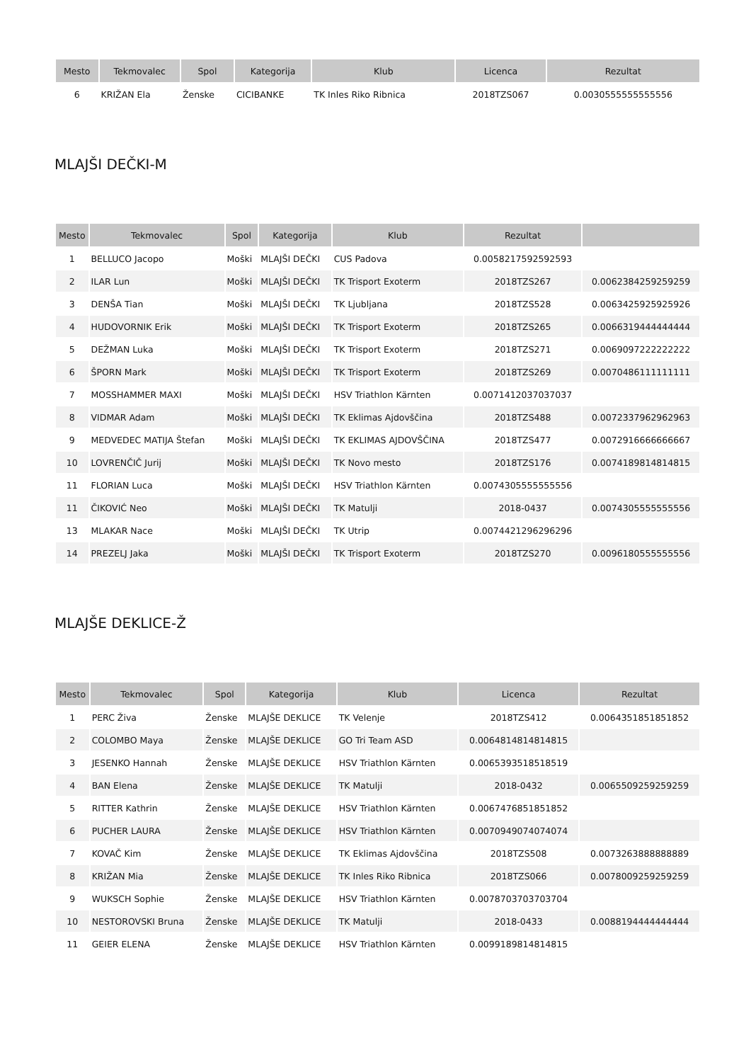| Mesto | Tekmovalec | Spol | Kategorija | Klub | Licenca | Rezultat |
| --- | --- | --- | --- | --- | --- | --- |
| 6 | KRIŽAN Ela | Ženske | CICIBANKE | TK Inles Riko Ribnica | 2018TZS067 | 0.0030555555555556 |
MLAJŠI DEČKI-M
| Mesto | Tekmovalec | Spol | Kategorija | Klub | Rezultat | |
| --- | --- | --- | --- | --- | --- | --- |
| 1 | BELLUCO Jacopo | Moški | MLAJŠI DEČKI | CUS Padova | 0.0058217592592593 | |
| 2 | ILAR Lun | Moški | MLAJŠI DEČKI | TK Trisport Exoterm | 2018TZS267 | 0.0062384259259259 |
| 3 | DENŠA Tian | Moški | MLAJŠI DEČKI | TK Ljubljana | 2018TZS528 | 0.0063425925925926 |
| 4 | HUDOVORNIK Erik | Moški | MLAJŠI DEČKI | TK Trisport Exoterm | 2018TZS265 | 0.0066319444444444 |
| 5 | DEŽMAN Luka | Moški | MLAJŠI DEČKI | TK Trisport Exoterm | 2018TZS271 | 0.0069097222222222 |
| 6 | ŠPORN Mark | Moški | MLAJŠI DEČKI | TK Trisport Exoterm | 2018TZS269 | 0.0070486111111111 |
| 7 | MOSSHAMMER MAXI | Moški | MLAJŠI DEČKI | HSV Triathlon Kärnten | 0.0071412037037037 | |
| 8 | VIDMAR Adam | Moški | MLAJŠI DEČKI | TK Eklimas Ajdovščina | 2018TZS488 | 0.0072337962962963 |
| 9 | MEDVEDEC MATIJA Štefan | Moški | MLAJŠI DEČKI | TK EKLIMAS AJDOVŠČINA | 2018TZS477 | 0.0072916666666667 |
| 10 | LOVRENČIČ Jurij | Moški | MLAJŠI DEČKI | TK Novo mesto | 2018TZS176 | 0.0074189814814815 |
| 11 | FLORIAN Luca | Moški | MLAJŠI DEČKI | HSV Triathlon Kärnten | 0.0074305555555556 | |
| 11 | ČIKOVIĆ Neo | Moški | MLAJŠI DEČKI | TK Matulji | 2018-0437 | 0.0074305555555556 |
| 13 | MLAKAR Nace | Moški | MLAJŠI DEČKI | TK Utrip | 0.0074421296296296 | |
| 14 | PREZELJ Jaka | Moški | MLAJŠI DEČKI | TK Trisport Exoterm | 2018TZS270 | 0.0096180555555556 |
MLAJŠE DEKLICE-Ž
| Mesto | Tekmovalec | Spol | Kategorija | Klub | Licenca | Rezultat |
| --- | --- | --- | --- | --- | --- | --- |
| 1 | PERC Živa | Ženske | MLAJŠE DEKLICE | TK Velenje | 2018TZS412 | 0.0064351851851852 |
| 2 | COLOMBO Maya | Ženske | MLAJŠE DEKLICE | GO Tri Team ASD | 0.0064814814814815 | |
| 3 | JESENKO Hannah | Ženske | MLAJŠE DEKLICE | HSV Triathlon Kärnten | 0.0065393518518519 | |
| 4 | BAN Elena | Ženske | MLAJŠE DEKLICE | TK Matulji | 2018-0432 | 0.0065509259259259 |
| 5 | RITTER Kathrin | Ženske | MLAJŠE DEKLICE | HSV Triathlon Kärnten | 0.0067476851851852 | |
| 6 | PUCHER LAURA | Ženske | MLAJŠE DEKLICE | HSV Triathlon Kärnten | 0.0070949074074074 | |
| 7 | KOVAČ Kim | Ženske | MLAJŠE DEKLICE | TK Eklimas Ajdovščina | 2018TZS508 | 0.0073263888888889 |
| 8 | KRIŽAN Mia | Ženske | MLAJŠE DEKLICE | TK Inles Riko Ribnica | 2018TZS066 | 0.0078009259259259 |
| 9 | WUKSCH Sophie | Ženske | MLAJŠE DEKLICE | HSV Triathlon Kärnten | 0.0078703703703704 | |
| 10 | NESTOROVSKI Bruna | Ženske | MLAJŠE DEKLICE | TK Matulji | 2018-0433 | 0.0088194444444444 |
| 11 | GEIER ELENA | Ženske | MLAJŠE DEKLICE | HSV Triathlon Kärnten | 0.0099189814814815 | |